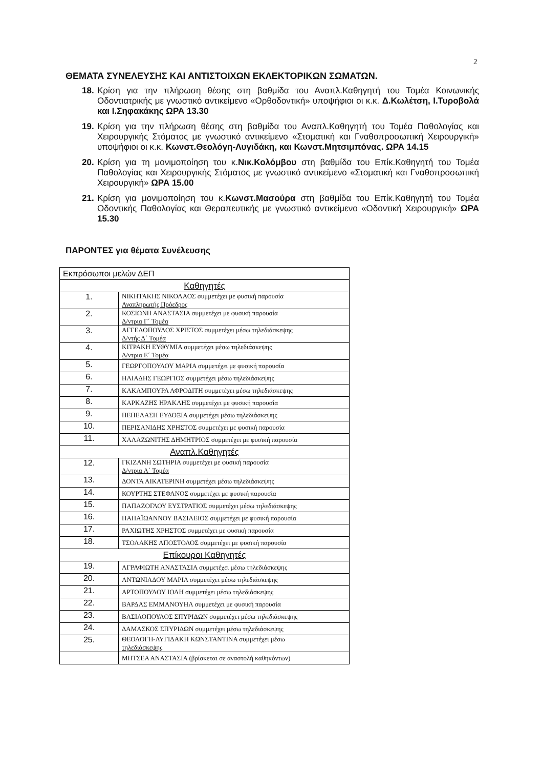2
ΘΕΜΑΤΑ ΣΥΝΕΛΕΥΣΗΣ ΚΑΙ ΑΝΤΙΣΤΟΙΧΩΝ ΕΚΛΕΚΤΟΡΙΚΩΝ ΣΩΜΑΤΩΝ.
18. Κρίση για την πλήρωση θέσης στη βαθμίδα του Αναπλ.Καθηγητή του Τομέα Κοινωνικής Οδοντιατρικής με γνωστικό αντικείμενο «Ορθοδοντική» υποψήφιοι οι κ.κ. Δ.Κωλέτση, Ι.Τυροβολά και Ι.Σηφακάκης ΩΡΑ 13.30
19. Κρίση για την πλήρωση θέσης στη βαθμίδα του Αναπλ.Καθηγητή του Τομέα Παθολογίας και Χειρουργικής Στόματος με γνωστικό αντικείμενο «Στοματική και Γναθοπροσωπική Χειρουργική» υποψήφιοι οι κ.κ. Κωνστ.Θεολόγη-Λυγιδάκη, και Κωνστ.Μητσιμπόνας. ΩΡΑ 14.15
20. Κρίση για τη μονιμοποίηση του κ.Νικ.Κολόμβου στη βαθμίδα του Επίκ.Καθηγητή του Τομέα Παθολογίας και Χειρουργικής Στόματος με γνωστικό αντικείμενο «Στοματική και Γναθοπροσωπική Χειρουργική» ΩΡΑ 15.00
21. Κρίση για μονιμοποίηση του κ.Κωνστ.Μασούρα στη βαθμίδα του Επίκ.Καθηγητή του Τομέα Οδοντικής Παθολογίας και Θεραπευτικής με γνωστικό αντικείμενο «Οδοντική Χειρουργική» ΩΡΑ 15.30
ΠΑΡΟΝΤΕΣ για θέματα Συνέλευσης
| Εκπρόσωποι μελών ΔΕΠ | |
| Καθηγητές | |
| 1. | ΝΙΚΗΤΑΚΗΣ ΝΙΚΟΛΑΟΣ συμμετέχει με φυσική παρουσία Αναπληρωτής Πρόεδρος |
| 2. | ΚΟΣΙΩΝΗ ΑΝΑΣΤΑΣΙΑ συμμετέχει με φυσική παρουσία Δ/ντρια Γ΄ Τομέα |
| 3. | ΑΓΓΕΛΟΠΟΥΛΟΣ ΧΡΙΣΤΟΣ συμμετέχει μέσω τηλεδιάσκεψης Δ/ντής Δ΄ Τομέα |
| 4. | ΚΙΤΡΑΚΗ ΕΥΘΥΜΙΑ συμμετέχει μέσω τηλεδιάσκεψης Δ/ντρια Ε΄ Τομέα |
| 5. | ΓΕΩΡΓΟΠΟΥΛΟΥ ΜΑΡΙΑ συμμετέχει με φυσική παρουσία |
| 6. | ΗΛΙΑΔΗΣ ΓΕΩΡΓΙΟΣ συμμετέχει μέσω τηλεδιάσκεψης |
| 7. | ΚΑΚΑΜΠΟΥΡΑ ΑΦΡΟΔΙΤΗ συμμετέχει μέσω τηλεδιάσκεψης |
| 8. | ΚΑΡΚΑΖΗΣ ΗΡΑΚΛΗΣ συμμετέχει με φυσική παρουσία |
| 9. | ΠΕΠΕΛΑΣΗ ΕΥΔΟΞΙΑ συμμετέχει μέσω τηλεδιάσκεψης |
| 10. | ΠΕΡΙΣΑΝΙΔΗΣ ΧΡΗΣΤΟΣ συμμετέχει με φυσική παρουσία |
| 11. | ΧΑΛΑΖΩΝΙΤΗΣ ΔΗΜΗΤΡΙΟΣ συμμετέχει με φυσική παρουσία |
| Αναπλ.Καθηγητές | |
| 12. | ΓΚΙΖΑΝΗ ΣΩΤΗΡΙΑ συμμετέχει με φυσική παρουσία Δ/ντρια Α΄ Τομέα |
| 13. | ΔΟΝΤΑ ΑΙΚΑΤΕΡΙΝΗ συμμετέχει μέσω τηλεδιάσκεψης |
| 14. | ΚΟΥΡΤΗΣ ΣΤΕΦΑΝΟΣ συμμετέχει με φυσική παρουσία |
| 15. | ΠΑΠΑΖΟΓΛΟΥ ΕΥΣΤΡΑΤΙΟΣ συμμετέχει μέσω τηλεδιάσκεψης |
| 16. | ΠΑΠΑΪΩΑΝΝΟΥ ΒΑΣΙΛΕΙΟΣ συμμετέχει με φυσική παρουσία |
| 17. | ΡΑΧΙΩΤΗΣ ΧΡΗΣΤΟΣ συμμετέχει με φυσική παρουσία |
| 18. | ΤΣΟΛΑΚΗΣ ΑΠΟΣΤΟΛΟΣ συμμετέχει με φυσική παρουσία |
| Επίκουροι Καθηγητές | |
| 19. | ΑΓΡΑΦΙΩΤΗ ΑΝΑΣΤΑΣΙΑ συμμετέχει μέσω τηλεδιάσκεψης |
| 20. | ΑΝΤΩΝΙΑΔΟΥ ΜΑΡΙΑ συμμετέχει μέσω τηλεδιάσκεψης |
| 21. | ΑΡΤΟΠΟΥΛΟΥ ΙΟΛΗ συμμετέχει μέσω τηλεδιάσκεψης |
| 22. | ΒΑΡΔΑΣ ΕΜΜΑΝΟΥΗΛ συμμετέχει με φυσική παρουσία |
| 23. | ΒΑΣΙΛΟΠΟΥΛΟΣ ΣΠΥΡΙΔΩΝ συμμετέχει μέσω τηλεδιάσκεψης |
| 24. | ΔΑΜΑΣΚΟΣ ΣΠΥΡΙΔΩΝ συμμετέχει μέσω τηλεδιάσκεψης |
| 25. | ΘΕΟΛΟΓΗ-ΛΥΓΙΔΑΚΗ ΚΩΝΣΤΑΝΤΙΝΑ συμμετέχει μέσω τηλεδιάσκεψης |
| | ΜΗΤΣΕΑ ΑΝΑΣΤΑΣΙΑ (βρίσκεται σε αναστολή καθηκόντων) |